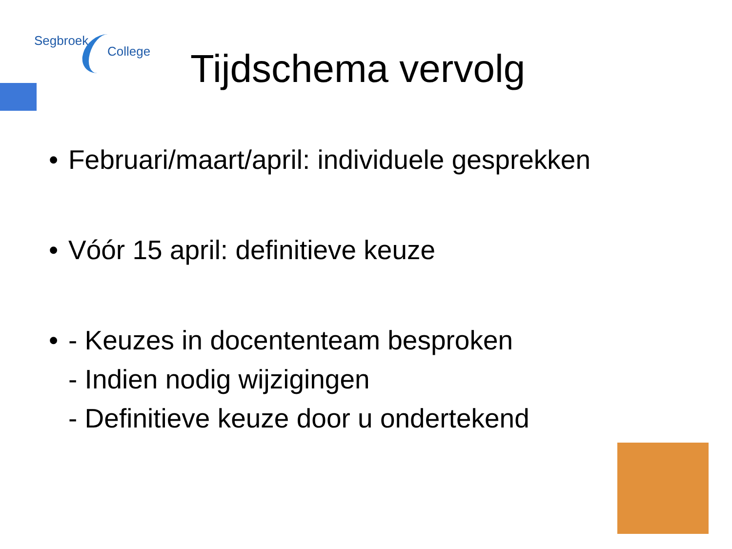Segbroek
College
Tijdschema vervolg
• Februari/maart/april: individuele gesprekken
• Vóór 15 april: definitieve keuze
• - Keuzes in docententeam besproken
- Indien nodig wijzigingen
- Definitieve keuze door u ondertekend